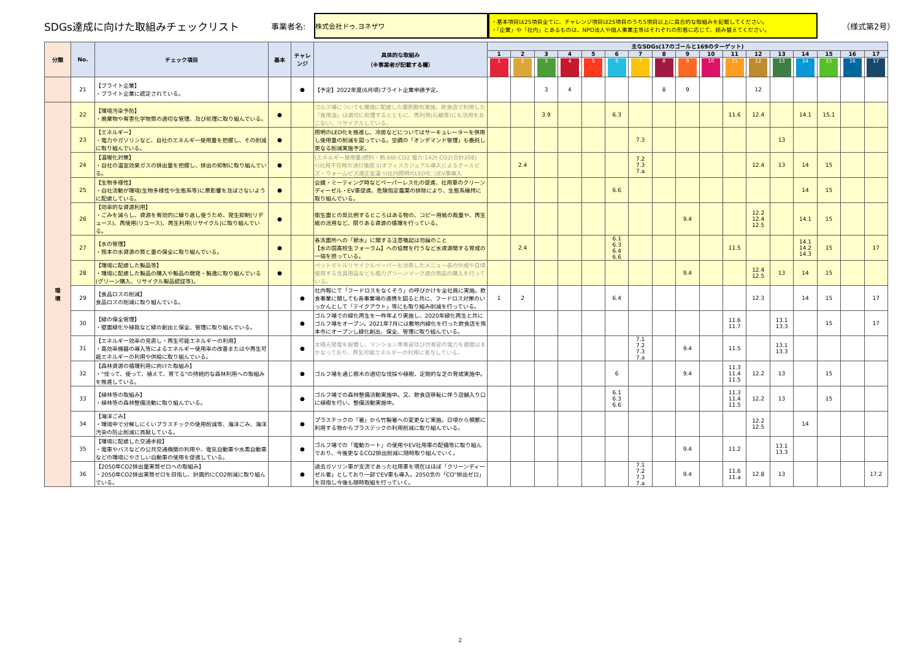SDGs達成に向けた取組みチェックリスト
事業者名:
株式会社ドゥ.ヨネザワ
・基本項目は25項目全てに、チャレンジ項目は25項目のうち5項目以上に具合的な取組みを記載してください。
・「企業」や「社内」とあるものは、NPO法人や個人事業主等はそれぞれの形態に応じて、読み替えてください。
（様式第2号）
| 分類 | No. | チェック項目 | 基本 | チャレンジ | 具体的な取組み （※事業者が記載する欄） | 主なSDGs(17のゴールと169のターゲット) | | | | | | | | | | | | | | | | |
| --- | --- | --- | --- | --- | --- | --- | --- | --- | --- | --- | --- | --- | --- | --- | --- | --- | --- | --- | --- | --- | --- | --- |
| | | | | | | 1 | 2 | 3 | 4 | 5 | 6 | 7 | 8 | 9 | 10 | 11 | 12 | 13 | 14 | 15 | 16 | 17 |
| | | | | | | 1 | 2 | 3 | 4 | 5 | 6 | 7 | 8 | 9 | 10 | 11 | 12 | 13 | 14 | 15 | 16 | 17 |
| | 21 | 【ブライト企業】 ・ブライト企業に認定されている。 | | ● | 【予定】2022年度(6月頃)ブライト企業申請予定。 | | | 3 | 4 | | | | 8 | 9 | | | 12 | | | | | |
| 環 境 | 22 | 【環境汚染予防】 ・廃棄物や有害化学物質の適切な管理、及び処理に取り組んでいる。 | ● | | ゴルフ場についても環境に配慮した薬剤散布実施。飲食店で利用した「食用油」は適切に処理するとともに、再利用(石鹸等)にも活用をおこない、リサイクルしている。 | | | 3.9 | | | 6.3 | | | | | 11.6 | 12.4 | | 14.1 | 15.1 | | |
| | 23 | 【エネルギー】 ・電力やガソリンなど、自社のエネルギー使用量を把握し、その削減に取り組んでいる。 | ● | | 照明のLED化を推進し、冷房などについてはサーキュレーターを併用し使用量の削減を図っている。空調の「オンデマンド管理」も委託し更なる削減実施予定。 | | | | | | | 7.3 | | | | | | 13 | | | | |
| | 24 | 【温暖化対策】 ・自社の温室効果ガスの排出量を把握し、排出の抑制に取り組んでいる。 | ● | | (エネルギー使用量)燃料・熱:66t-CO2 電力:142t-CO2(合計208) ｲ)社員不在時の消灯徹底 ﾛ)オフィスカジュアル導入によるクールビズ・ウォームビズ適正室温 ﾊ)社内照明のLED化 ﾆ)EV車導入 | | 2.4 | | | | | 7.2 7.3 7.a | | | | | 12.4 | 13 | 14 | 15 | | |
| | 25 | 【生物多様性】 ・自社活動が環境(生物多様性や生態系等)に悪影響を及ぼさないように配慮している。 | ● | | 会議・ミーティング時などペーパーレス化の促進、社用車のクリーンディーゼル・EV車促進、危険指定農薬の排除により、生態系維持に取り組んでいる。 | | | | | | 6.6 | | | | | | | | 14 | 15 | | |
| | 26 | 【効率的な資源利用】 ・ごみを減らし、資源を有効的に繰り返し使うため、発生抑制(リデュース)、再使用(リユース)、再生利用(リサイクル)に取り組んでいる。 | ● | | 衛生面との反比例するところはある物の、コピー用紙の裁量や、再生紙の活用など、限りある資源の循環を行っている。 | | | | | | | | | 9.4 | | | 12.2 12.4 12.5 | | 14.1 | 15 | | |
| | 27 | 【水の管理】 ・熊本の水資源の質と量の保全に取り組んでいる。 | ● | | 各洗面所への「節水」に関する注意喚起は勿論のこと 【水の国高校生フォーラム】への協賛を行うなど水資源関する育成の一端を担っている。 | | 2.4 | | | | 6.1 6.3 6.4 6.6 | | | | | 11.5 | | | 14.1 14.2 14.3 | 15 | | 17 |
| | 28 | 【環境に配慮した製品等】 ・環境に配慮した製品の購入や製品の開発・製造に取り組んでいる(グリーン購入、リサイクル製品認証等)。 | ● | | ペットボトルリサイクルペーパーを活用したメニュー表の作成や日頃使用する文具用品なども極力グリーンマーク適合商品の購入を行っている。 | | | | | | | | | 9.4 | | | 12.4 12.5 | 13 | 14 | 15 | | |
| | 29 | 【食品ロスの削減】 食品ロスの削減に取り組んでいる。 | | ● | 社内報にて「フードロスをなくそう」の呼びかけを全社員に実施。飲食事業に関しても各事業場の連携を図ると共に、フードロス対策のいっかんとして「テイクアウト」等にも取り組み削減を行っている。 | 1 | 2 | | | | 6.4 | | | | | | 12.3 | | 14 | 15 | | 17 |
| | 30 | 【緑の保全管理】 ・壁面緑化や植栽など緑の創出と保全、管理に取り組んでいる。 | | ● | ゴルフ場での緑化再生を一昨年より実施し、2020年緑化再生と共にゴルフ場をオープン。2021年7月には敷地内緑化を行った飲食店を熊本市にオープンし緑化創出、保全、管理に取り組んでいる。 | | | | | | | | | | | 11.6 11.7 | | 13.1 13.3 | | 15 | | 17 |
| | 31 | 【エネルギー効率の見直し・再生可能エネルギーの利用】 ・高効率機器の導入等によるエネルギー使用率の改善またはや再生可能エネルギーの利用や供給に取り組んでいる。 | | ● | 太陽光発電を設置し、マンション専有部及び共有部の電力を昼間はまかなっており、再生可能エネルギーの利用に寄与している。 | | | | | | | 7.1 7.2 7.3 7.a | | 9.4 | | 11.5 | | 13.1 13.3 | | | | |
| | 32 | 【森林資源の循環利用に向けた取組み】 ・"伐って、使って、植えて、育てる"の持続的な森林利用への取組みを推進している。 | | ● | ゴルフ場を通じ樹木の適切な伐採や植樹、定期的な芝の育成実施中。 | | | | | | 6 | | | 9.4 | | 11.3 11.4 11.5 | 12.2 | 13 | | 15 | | |
| | 33 | 【植林等の取組み】 ・植林等の森林整備活動に取り組んでいる。 | | ● | ゴルフ場での森林整備活動実施中。又、飲食店移転に伴う店舗入り口に植樹を行い、整備活動実施中。 | | | | | | 6.1 6.3 6.6 | | | | | 11.3 11.4 11.5 | 12.2 | 13 | | 15 | | |
| | 34 | 【海洋ごみ】 ・環境中で分解しにくいプラスチックの使用削減等、海洋ごみ、海洋汚染の防止削減に貢献している。 | | ● | プラスチックの「箸」から竹製箸への変更など実施。日頃から頻繁に利用する物からプラステックの利用削減に取り組んでいる。 | | | | | | | | | | | | 12.2 12.5 | | 14 | | | |
| | 35 | 【環境に配慮した交通手段】 ・電車やバスなどの公共交通機関の利用や、電気自動車や水素自動車などの環境にやさしい自動車の使用を促進している。 | | ● | ゴルフ場での「電動カート」の使用やEV社用車の配備等に取り組んでおり、今後更なるCO2排出削減に随時取り組んでいく。 | | | | | | | | | 9.4 | | 11.2 | | 13.1 13.3 | | | | |
| | 36 | 【2050年CO2排出量実質ゼロへの取組み】 ・2050年CO2排出実質ゼロを目指し、計画的にCO2削減に取り組んでいる。 | | ● | 過去ガソリン車が支流であった社用車を現在はほぼ「クリーンディーゼル者」としており一部でEV車も導入。2050念の「CO"排出ゼロ」を目指し今後も随時取組を行っていく。 | | | | | | | 7.1 7.2 7.3 7.a | | 9.4 | | 11.6 11.a | 12.8 | 13 | | | | 17.2 |
2